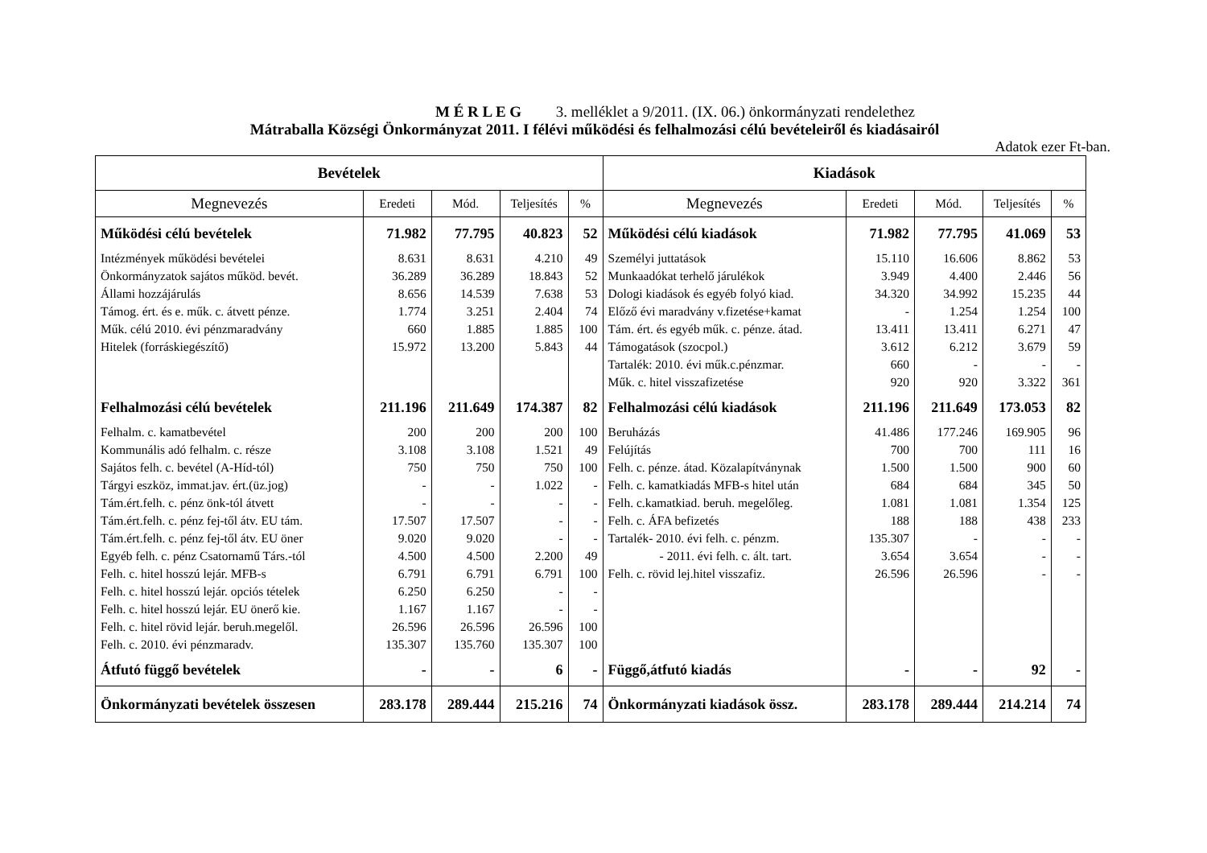M É R L E G 3. melléklet a 9/2011. (IX. 06.) önkormányzati rendelethez
Mátraballa Községi Önkormányzat 2011. I félévi működési és felhalmozási célú bevételeiről és kiadásairól
Adatok ezer Ft-ban.
| Bevételek | | | | | Kiadások | | | | |
| --- | --- | --- | --- | --- | --- | --- | --- | --- | --- |
| Megnevezés | Eredeti | Mód. | Teljesítés | % | Megnevezés | Eredeti | Mód. | Teljesítés | % |
| Működési célú bevételek | 71.982 | 77.795 | 40.823 | 52 | Működési célú kiadások | 71.982 | 77.795 | 41.069 | 53 |
| Intézmények működési bevételei | 8.631 | 8.631 | 4.210 | 49 | Személyi juttatások | 15.110 | 16.606 | 8.862 | 53 |
| Önkormányzatok sajátos működ. bevét. | 36.289 | 36.289 | 18.843 | 52 | Munkaadókat terhelő járulékok | 3.949 | 4.400 | 2.446 | 56 |
| Állami hozzájárulás | 8.656 | 14.539 | 7.638 | 53 | Dologi kiadások és egyéb folyó kiad. | 34.320 | 34.992 | 15.235 | 44 |
| Támog. ért. és e. műk. c. átvett pénze. | 1.774 | 3.251 | 2.404 | 74 | Előző évi maradvány v.fizetése+kamat | - | 1.254 | 1.254 | 100 |
| Műk. célú 2010. évi pénzmaradvány | 660 | 1.885 | 1.885 | 100 | Tám. ért. és egyéb műk. c. pénze. átad. | 13.411 | 13.411 | 6.271 | 47 |
| Hitelek (forráskiegészítő) | 15.972 | 13.200 | 5.843 | 44 | Támogatások (szocpol.) | 3.612 | 6.212 | 3.679 | 59 |
| | | | | | Tartalék: 2010. évi műk.c.pénzmar. | 660 | - | - | - |
| | | | | | Műk. c. hitel visszafizetése | 920 | 920 | 3.322 | 361 |
| Felhalmozási célú bevételek | 211.196 | 211.649 | 174.387 | 82 | Felhalmozási célú kiadások | 211.196 | 211.649 | 173.053 | 82 |
| Felhalm. c. kamatbevétel | 200 | 200 | 200 | 100 | Beruházás | 41.486 | 177.246 | 169.905 | 96 |
| Kommunális adó felhalm. c. része | 3.108 | 3.108 | 1.521 | 49 | Felújítás | 700 | 700 | 111 | 16 |
| Sajátos felh. c. bevétel (A-Híd-tól) | 750 | 750 | 750 | 100 | Felh. c. pénze. átad. Közalapítványnak | 1.500 | 1.500 | 900 | 60 |
| Tárgyi eszköz, immat.jav. ért.(üz.jog) | - | - | 1.022 | - | Felh. c. kamatkiadás MFB-s hitel után | 684 | 684 | 345 | 50 |
| Tám.ért.felh. c. pénz önk-tól átvett | - | - | - | - | Felh. c.kamatkiad. beruh. megelőleg. | 1.081 | 1.081 | 1.354 | 125 |
| Tám.ért.felh. c. pénz fej-től átv. EU tám. | 17.507 | 17.507 | - | - | Felh. c. ÁFA befizetés | 188 | 188 | 438 | 233 |
| Tám.ért.felh. c. pénz fej-től átv. EU öner | 9.020 | 9.020 | - | - | Tartalék- 2010. évi felh. c. pénzm. | 135.307 | - | - | - |
| Egyéb felh. c. pénz Csatornamű Társ.-tól | 4.500 | 4.500 | 2.200 | 49 | - 2011. évi felh. c. ált. tart. | 3.654 | 3.654 | - | - |
| Felh. c. hitel hosszú lejár. MFB-s | 6.791 | 6.791 | 6.791 | 100 | Felh. c. rövid lej.hitel visszafiz. | 26.596 | 26.596 | - | - |
| Felh. c. hitel hosszú lejár. opciós tételek | 6.250 | 6.250 | - | - | | | | | |
| Felh. c. hitel hosszú lejár. EU önerő kie. | 1.167 | 1.167 | - | - | | | | | |
| Felh. c. hitel rövid lejár. beruh.megelől. | 26.596 | 26.596 | 26.596 | 100 | | | | | |
| Felh. c. 2010. évi pénzmaradv. | 135.307 | 135.760 | 135.307 | 100 | | | | | |
| Átfutó függő bevételek | - | - | 6 | - | Függő,átfutó kiadás | - | - | 92 | - |
| Önkormányzati bevételek összesen | 283.178 | 289.444 | 215.216 | 74 | Önkormányzati kiadások össz. | 283.178 | 289.444 | 214.214 | 74 |